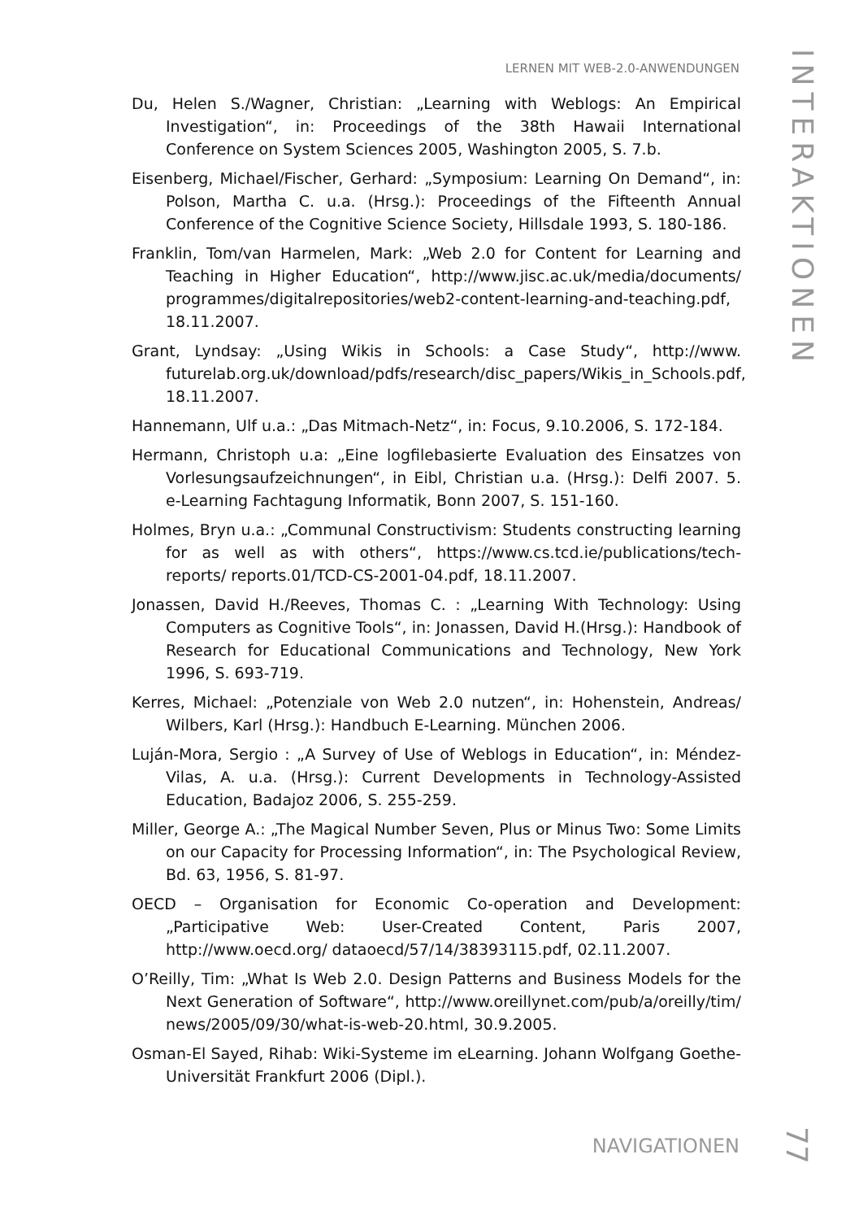LERNEN MIT WEB-2.0-ANWENDUNGEN
INTERAKTIONEN
Du, Helen S./Wagner, Christian: „Learning with Weblogs: An Empirical Investigation“, in: Proceedings of the 38th Hawaii International Conference on System Sciences 2005, Washington 2005, S. 7.b.
Eisenberg, Michael/Fischer, Gerhard: „Symposium: Learning On Demand“, in: Polson, Martha C. u.a. (Hrsg.): Proceedings of the Fifteenth Annual Conference of the Cognitive Science Society, Hillsdale 1993, S. 180-186.
Franklin, Tom/van Harmelen, Mark: „Web 2.0 for Content for Learning and Teaching in Higher Education“, http://www.jisc.ac.uk/media/documents/ programmes/digitalrepositories/web2-content-learning-and-teaching.pdf, 18.11.2007.
Grant, Lyndsay: „Using Wikis in Schools: a Case Study“, http://www. futurelab.org.uk/download/pdfs/research/disc_papers/Wikis_in_Schools.pdf, 18.11.2007.
Hannemann, Ulf u.a.: „Das Mitmach-Netz“, in: Focus, 9.10.2006, S. 172-184.
Hermann, Christoph u.a: „Eine logfilebasierte Evaluation des Einsatzes von Vorlesungsaufzeichnungen“, in Eibl, Christian u.a. (Hrsg.): Delfi 2007. 5. e-Learning Fachtagung Informatik, Bonn 2007, S. 151-160.
Holmes, Bryn u.a.: „Communal Constructivism: Students constructing learning for as well as with others“, https://www.cs.tcd.ie/publications/tech-reports/ reports.01/TCD-CS-2001-04.pdf, 18.11.2007.
Jonassen, David H./Reeves, Thomas C. : „Learning With Technology: Using Computers as Cognitive Tools“, in: Jonassen, David H.(Hrsg.): Handbook of Research for Educational Communications and Technology, New York 1996, S. 693-719.
Kerres, Michael: „Potenziale von Web 2.0 nutzen“, in: Hohenstein, Andreas/ Wilbers, Karl (Hrsg.): Handbuch E-Learning. München 2006.
Luján-Mora, Sergio : „A Survey of Use of Weblogs in Education“, in: Méndez-Vilas, A. u.a. (Hrsg.): Current Developments in Technology-Assisted Education, Badajoz 2006, S. 255-259.
Miller, George A.: „The Magical Number Seven, Plus or Minus Two: Some Limits on our Capacity for Processing Information“, in: The Psychological Review, Bd. 63, 1956, S. 81-97.
OECD – Organisation for Economic Co-operation and Development: „Participative Web: User-Created Content, Paris 2007, http://www.oecd.org/ dataoecd/57/14/38393115.pdf, 02.11.2007.
O’Reilly, Tim: „What Is Web 2.0. Design Patterns and Business Models for the Next Generation of Software“, http://www.oreillynet.com/pub/a/oreilly/tim/ news/2005/09/30/what-is-web-20.html, 30.9.2005.
Osman-El Sayed, Rihab: Wiki-Systeme im eLearning. Johann Wolfgang Goethe-Universität Frankfurt 2006 (Dipl.).
NAVIGATIONEN
77